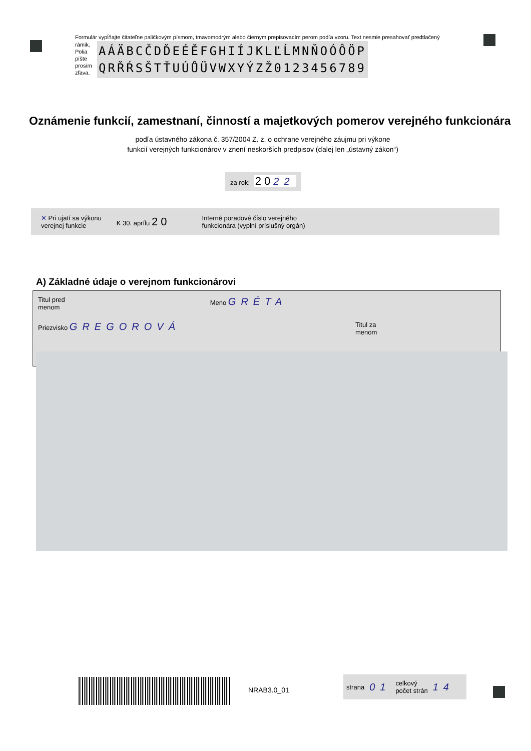Formulár vypĺňajte čitateľne paličkovým písmom, tmavomodrým alebo čiernym prepisovacím perom podľa vzoru. Text nesmie presahovať predtlačený
rámik. Polia píšte prosím zľava.
AÁÄBCČDĎEÉĚFGHIÍJKLĽĹMNŇOÓÔÖP
QRŘŔSŠTŤUÚŮÜVWXYÝZŽ0123456789
Oznámenie funkcií, zamestnaní, činností a majetkových pomerov verejného funkcionára
podľa ústavného zákona č. 357/2004 Z. z. o ochrane verejného záujmu pri výkone funkcií verejných funkcionárov v znení neskorších predpisov (ďalej len „ústavný zákon“)
za rok: 2 0 22
✕ Pri ujatí sa výkonu
verejnej funkcie K 30. aprílu 2 0 Interné poradové číslo verejného
funkcionára (vyplní príslušný orgán)
A) Základné údaje o verejnom funkcionárovi
Titul pred
menom Meno GRÉTA
Priezvisko GREGOROVÁ Titul za
menom
NRAB3.0_01
strana 01 celkový
počet strán 14